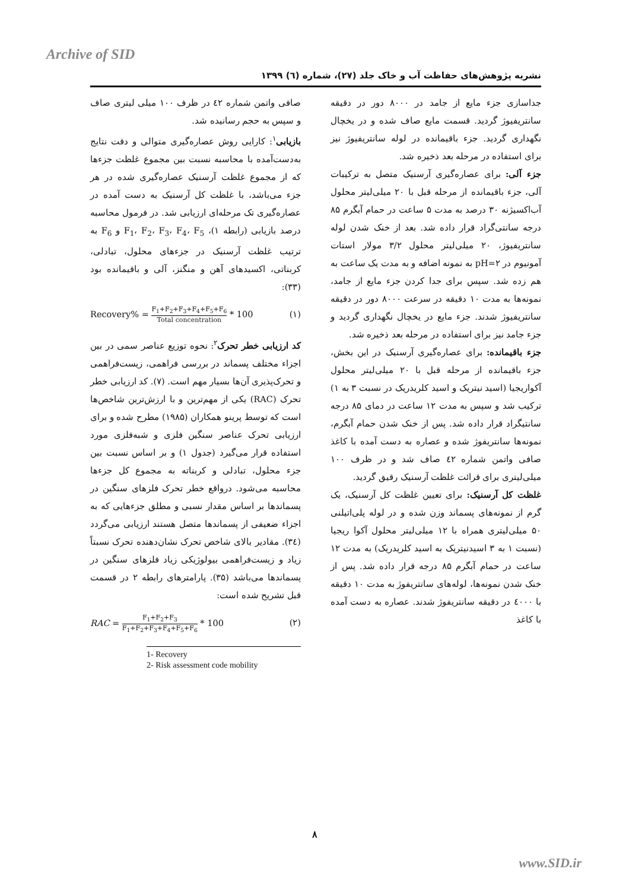Archive of SID
نشریه پژوهش‌های حفاظت آب و خاک جلد (۲۷)، شماره (٦) ۱۳۹۹
جداسازی جزء مایع از جامد در ۸۰۰۰ دور در دقیقه سانتریفیوژ گردید. قسمت مایع صاف شده و در یخچال نگهداری گردید. جزء باقیمانده در لوله سانتریفیوژ نیز برای استفاده در مرحله بعد ذخیره شد.
جزء آلی: برای عصاره‌گیری آرسنیک متصل به ترکیبات آلی، جزء باقیمانده از مرحله قبل با ۲۰ میلی‌لیتر محلول آب‌اکسیژنه ۳۰ درصد به مدت ۵ ساعت در حمام آبگرم ۸۵ درجه سانتی‌گراد قرار داده شد. بعد از خنک شدن لوله سانتریفیوژ، ۲۰ میلی‌لیتر محلول ۳/۲ مولار استات آمونیوم در pH=۲ به نمونه اضافه و به مدت یک ساعت به هم زده شد. سپس برای جدا کردن جزء مایع از جامد، نمونه‌ها به مدت ۱۰ دقیقه در سرعت ۸۰۰۰ دور در دقیقه سانتریفیوژ شدند. جزء مایع در یخچال نگهداری گردید و جزء جامد نیز برای استفاده در مرحله بعد ذخیره شد.
جزء باقیمانده: برای عصاره‌گیری آرسنیک در این بخش، جزء باقیمانده از مرحله قبل با ۲۰ میلی‌لیتر محلول آکواریجیا (اسید نیتریک و اسید کلریدریک در نسبت ۳ به ۱) ترکیب شد و سپس به مدت ۱۲ ساعت در دمای ۸۵ درجه سانتیگراد قرار داده شد. پس از خنک شدن حمام آبگرم، نمونه‌ها سانتریفوژ شده و عصاره به دست آمده با کاغذ صافی واتمن شماره ٤۲ صاف شد و در ظرف ۱۰۰ میلی‌لیتری برای قرائت غلظت آرسنیک رقیق گردید.
غلظت کل آرسنیک: برای تعیین غلظت کل آرسنیک، یک گرم از نمونه‌های پسماند وزن شده و در لوله پلی‌اتیلنی ۵۰ میلی‌لیتری همراه با ۱۲ میلی‌لیتر محلول آکوا ریجیا (نسبت ۱ به ۳ اسیدنیتریک به اسید کلریدریک) به مدت ۱۲ ساعت در حمام آبگرم ۸۵ درجه قرار داده شد. پس از خنک شدن نمونه‌ها، لوله‌های سانتریفوژ به مدت ۱۰ دقیقه با ٤۰۰۰ در دقیقه سانتریفوژ شدند. عصاره به دست آمده با کاغذ
صافی واتمن شماره ٤۲ در ظرف ۱۰۰ میلی لیتری صاف و سپس به حجم رسانیده شد.
بازیابی<sup>۱</sup>: کارایی روش عصاره‌گیری متوالی و دقت نتایج به‌دست‌آمده با محاسبه نسبت بین مجموع غلظت جزءها که از مجموع غلظت آرسنیک عصاره‌گیری شده در هر جزء می‌باشد، با غلظت کل آرسنیک به دست آمده در عصاره‌گیری تک مرحله‌ای ارزیابی شد. در فرمول محاسبه درصد بازیابی (رابطه ۱)، F<sub>1</sub>، F<sub>2</sub>، F<sub>3</sub>، F<sub>4</sub>، F<sub>5</sub> و F<sub>6</sub> به ترتیب غلظت آرسنیک در جزءهای محلول، تبادلی، کربناتی، اکسیدهای آهن و منگنز، آلی و باقیمانده بود (۳۳):
Recovery% = F<sub>1</sub>+F<sub>2</sub>+F<sub>3</sub>+F<sub>4</sub>+F<sub>5</sub>+F<sub>6</sub> Total concentration * 100 (۱)
کد ارزیابی خطر تحرک<sup>۲</sup>: نحوه توزیع عناصر سمی در بین اجزاء مختلف پسماند در بررسی فراهمی، زیست‌فراهمی و تحرک‌پذیری آن‌ها بسیار مهم است. (۷). کد ارزیابی خطر تحرک (RAC) یکی از مهم‌ترین و با ارزش‌ترین شاخص‌ها است که توسط پرینو همکاران (۱۹۸۵) مطرح شده و برای ارزیابی تحرک عناصر سنگین فلزی و شبه‌فلزی مورد استفاده قرار می‌گیرد (جدول ۱) و بر اساس نسبت بین جزء محلول، تبادلی و کربناته به مجموع کل جزءها محاسبه می‌شود. درواقع خطر تحرک فلزهای سنگین در پسماندها بر اساس مقدار نسبی و مطلق جزءهایی که به اجزاء ضعیفی از پسماندها متصل هستند ارزیابی می‌گردد (٣٤). مقادیر بالای شاخص تحرک نشان‌دهنده تحرک نسبتاً زیاد و زیست‌فراهمی بیولوژیکی زیاد فلزهای سنگین در پسماندها می‌باشد (۳۵). پارامترهای رابطه ۲ در قسمت قبل تشریح شده است:
RAC = F<sub>1</sub>+F<sub>2</sub>+F<sub>3</sub> F<sub>1</sub>+F<sub>2</sub>+F<sub>3</sub>+F<sub>4</sub>+F<sub>5</sub>+F<sub>6</sub> * 100 (۲)
1- Recovery
2- Risk assessment code mobility
۸
www.SID.ir